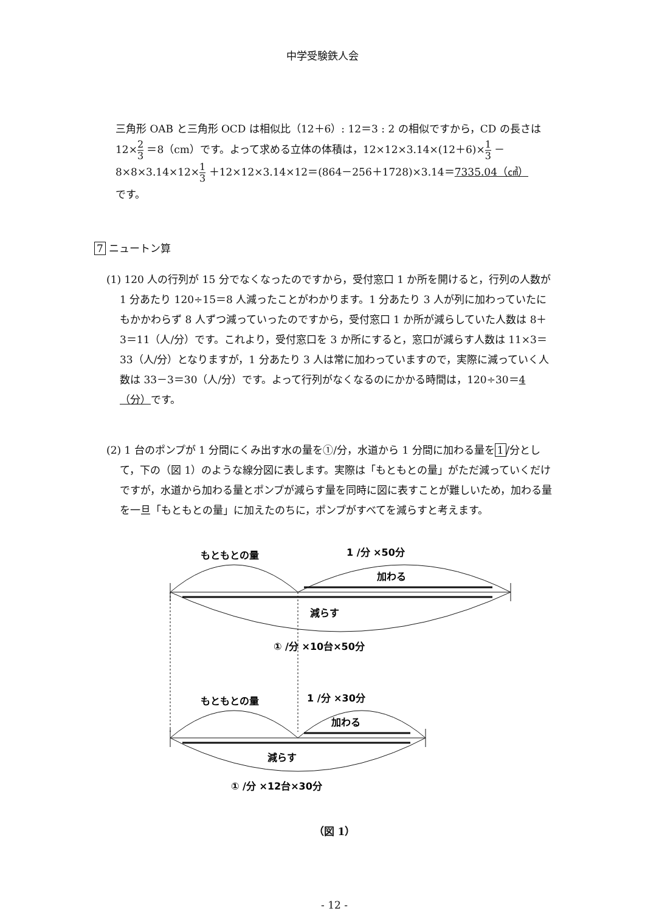中学受験鉄人会
三角形 OAB と三角形 OCD は相似比（12＋6）: 12＝3 : 2 の相似ですから，CD の長さは 12×2 3 ＝8（cm）です。よって求める立体の体積は，12×12×3.14×(12＋6)×1 3 －
8×8×3.14×12×1 3 ＋12×12×3.14×12＝(864－256＋1728)×3.14＝7335.04（㎤）
です。
7 ニュートン算
(1) 120 人の行列が 15 分でなくなったのですから，受付窓口 1 か所を開けると，行列の人数が 1 分あたり 120÷15＝8 人減ったことがわかります。1 分あたり 3 人が列に加わっていたにもかかわらず 8 人ずつ減っていったのですから，受付窓口 1 か所が減らしていた人数は 8＋3＝11（人/分）です。これより，受付窓口を 3 か所にすると，窓口が減らす人数は 11×3＝33（人/分）となりますが，1 分あたり 3 人は常に加わっていますので，実際に減っていく人数は 33－3＝30（人/分）です。よって行列がなくなるのにかかる時間は，120÷30＝4（分）です。
(2) 1 台のポンプが 1 分間にくみ出す水の量を①/分，水道から 1 分間に加わる量を 1 /分として，下の（図 1）のような線分図に表します。実際は「もともとの量」がただ減っていくだけですが，水道から加わる量とポンプが減らす量を同時に図に表すことが難しいため，加わる量を一旦「もともとの量」に加えたのちに，ポンプがすべてを減らすと考えます。
もともとの量
1 /分 ×50分
加わる
減らす
① /分 ×10台×50分
もともとの量
1 /分 ×30分
加わる
減らす
① /分 ×12台×30分
（図 1）
- 12 -